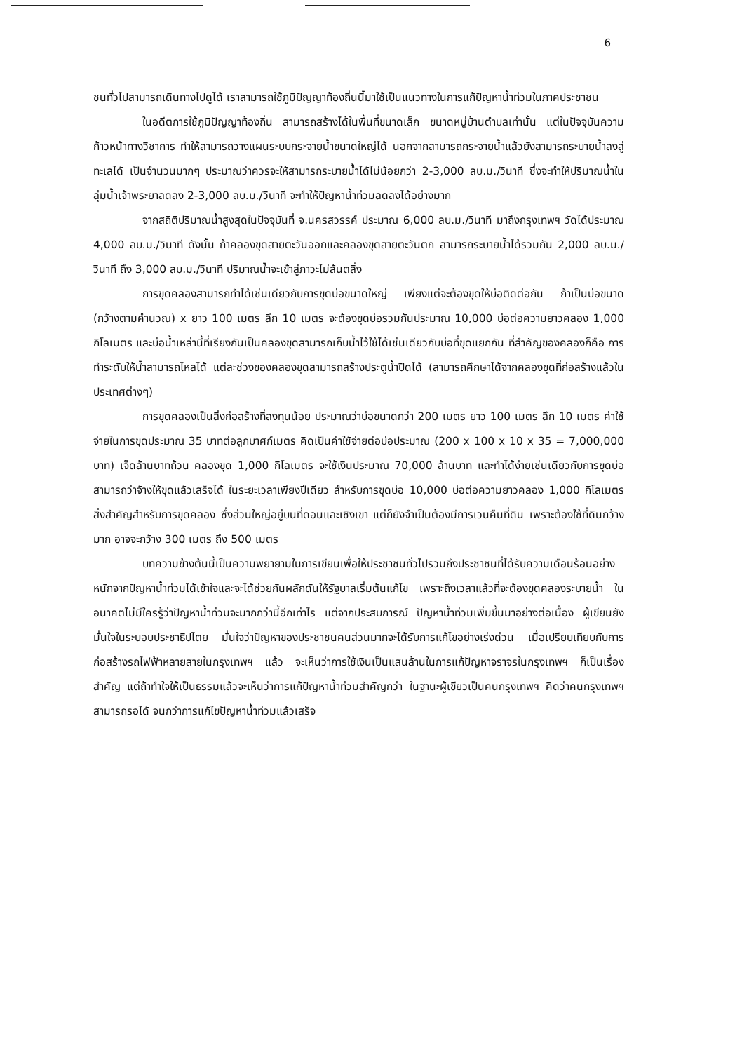6
ชนทั่วไปสามารถเดินทางไปดูได้ เราสามารถใช้ภูมิปัญญาท้องถิ่นนี้มาใช้เป็นแนวทางในการแก้ปัญหาน้ำท่วมในภาคประชาชน
ในอดีตการใช้ภูมิปัญญาท้องถิ่น สามารถสร้างได้ในพื้นที่ขนาดเล็ก ขนาดหมู่บ้านตำบลเท่านั้น แต่ในปัจจุบันความก้าวหน้าทางวิชาการ ทำให้สามารถวางแผนระบบกระจายน้ำขนาดใหญ่ได้ นอกจากสามารถกระจายน้ำแล้วยังสามารถระบายน้ำลงสู่ทะเลได้ เป็นจำนวนมากๆ ประมาณว่าควรจะให้สามารถระบายน้ำได้ไม่น้อยกว่า 2-3,000 ลบ.ม./วินาที ซึ่งจะทำให้ปริมาณน้ำในลุ่มน้ำเจ้าพระยาลดลง 2-3,000 ลบ.ม./วินาที จะทำให้ปัญหาน้ำท่วมลดลงได้อย่างมาก
จากสถิติปริมาณน้ำสูงสุดในปัจจุบันที่ จ.นครสวรรค์ ประมาณ 6,000 ลบ.ม./วินาที มาถึงกรุงเทพฯ วัดได้ประมาณ 4,000 ลบ.ม./วินาที ดังนั้น ถ้าคลองขุดสายตะวันออกและคลองขุดสายตะวันตก สามารถระบายน้ำได้รวมกัน 2,000 ลบ.ม./วินาที ถึง 3,000 ลบ.ม./วินาที ปริมาณน้ำจะเข้าสู่ภาวะไม่ล้นตลิ่ง
การขุดคลองสามารถทำได้เช่นเดียวกับการขุดบ่อขนาดใหญ่ เพียงแต่จะต้องขุดให้บ่อติดต่อกัน ถ้าเป็นบ่อขนาด (กว้างตามคำนวณ) x ยาว 100 เมตร ลึก 10 เมตร จะต้องขุดบ่อรวมกันประมาณ 10,000 บ่อต่อความยาวคลอง 1,000 กิโลเมตร และบ่อน้ำเหล่านี้ที่เรียงกันเป็นคลองขุดสามารถเก็บน้ำไว้ใช้ได้เช่นเดียวกับบ่อที่ขุดแยกกัน ที่สำคัญของคลองก็คือ การทำระดับให้น้ำสามารถไหลได้ แต่ละช่วงของคลองขุดสามารถสร้างประตูน้ำปิดได้ (สามารถศึกษาได้จากคลองขุดที่ก่อสร้างแล้วในประเทศต่างๆ)
การขุดคลองเป็นสิ่งก่อสร้างที่ลงทุนน้อย ประมาณว่าบ่อขนาดกว่า 200 เมตร ยาว 100 เมตร ลึก 10 เมตร ค่าใช้จ่ายในการขุดประมาณ 35 บาทต่อลูกบาศก์เมตร คิดเป็นค่าใช้จ่ายต่อบ่อประมาณ (200 x 100 x 10 x 35 = 7,000,000 บาท) เจ็ดล้านบาทถ้วน คลองขุด 1,000 กิโลเมตร จะใช้เงินประมาณ 70,000 ล้านบาท และทำได้ง่ายเช่นเดียวกับการขุดบ่อ สามารถว่าจ้างให้ขุดแล้วเสร็จได้ ในระยะเวลาเพียงปีเดียว สำหรับการขุดบ่อ 10,000 บ่อต่อความยาวคลอง 1,000 กิโลเมตร สิ่งสำคัญสำหรับการขุดคลอง ซึ่งส่วนใหญ่อยู่บนที่ดอนและเชิงเขา แต่ก็ยังจำเป็นต้องมีการเวนคืนที่ดิน เพราะต้องใช้ที่ดินกว้างมาก อาจจะกว้าง 300 เมตร ถึง 500 เมตร
บทความข้างต้นนี้เป็นความพยายามในการเขียนเพื่อให้ประชาชนทั่วไปรวมถึงประชาชนที่ได้รับความเดือนร้อนอย่างหนักจากปัญหาน้ำท่วมได้เข้าใจและจะได้ช่วยกันผลักดันให้รัฐบาลเริ่มต้นแก้ไข เพราะถึงเวลาแล้วที่จะต้องขุดคลองระบายน้ำ ในอนาคตไม่มีใครรู้ว่าปัญหาน้ำท่วมจะมากกว่านี้อีกเท่าไร แต่จากประสบการณ์ ปัญหาน้ำท่วมเพิ่มขึ้นมาอย่างต่อเนื่อง ผู้เขียนยังมั่นใจในระบอบประชาธิปไตย มั่นใจว่าปัญหาของประชาชนคนส่วนมากจะได้รับการแก้ไขอย่างเร่งด่วน เมื่อเปรียบเทียบกับการก่อสร้างรถไฟฟ้าหลายสายในกรุงเทพฯ แล้ว จะเห็นว่าการใช้เงินเป็นแสนล้านในการแก้ปัญหาจราจรในกรุงเทพฯ ก็เป็นเรื่องสำคัญ แต่ถ้าทำใจให้เป็นธรรมแล้วจะเห็นว่าการแก้ปัญหาน้ำท่วมสำคัญกว่า ในฐานะผู้เขียวเป็นคนกรุงเทพฯ คิดว่าคนกรุงเทพฯ สามารถรอได้ จนกว่าการแก้ไขปัญหาน้ำท่วมแล้วเสร็จ